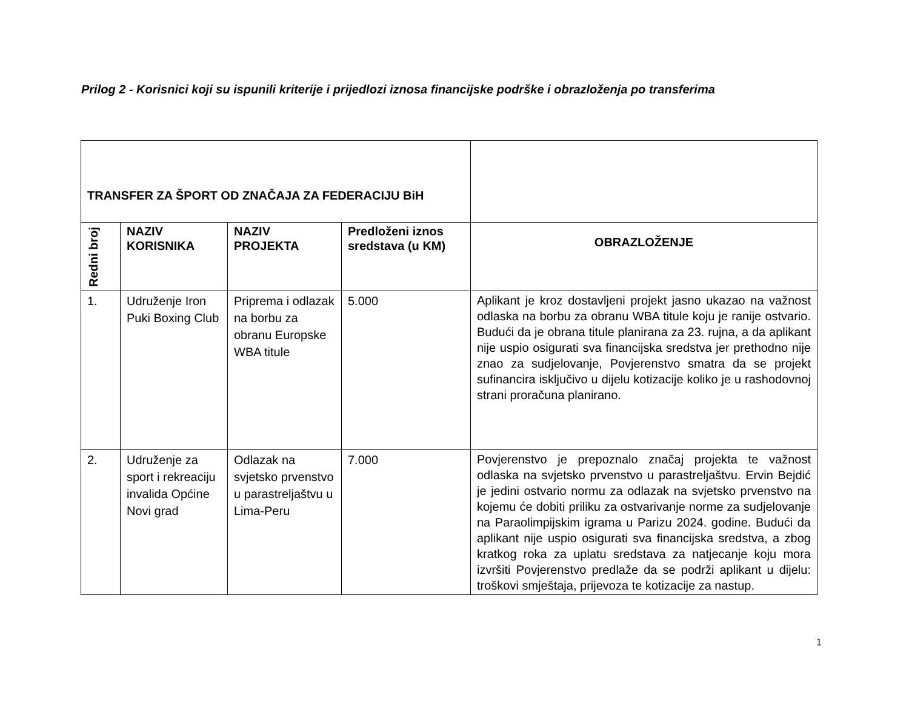Prilog 2 - Korisnici koji su ispunili kriterije i prijedlozi iznosa financijske podrške i obrazloženja po transferima
| TRANSFER ZA ŠPORT OD ZNAČAJA ZA FEDERACIJU BiH | | | | |
| Redni broj | NAZIV KORISNIKA | NAZIV PROJEKTA | Predloženi iznos sredstava (u KM) | OBRAZLOŽENJE |
| 1. | Udruženje Iron Puki Boxing Club | Priprema i odlazak na borbu za obranu Europske WBA titule | 5.000 | Aplikant je kroz dostavljeni projekt jasno ukazao na važnost odlaska na borbu za obranu WBA titule koju je ranije ostvario. Budući da je obrana titule planirana za 23. rujna, a da aplikant nije uspio osigurati sva financijska sredstva jer prethodno nije znao za sudjelovanje, Povjerenstvo smatra da se projekt sufinancira isključivo u dijelu kotizacije koliko je u rashodovnoj strani proračuna planirano. |
| 2. | Udruženje za sport i rekreaciju invalida Općine Novi grad | Odlazak na svjetsko prvenstvo u parastreljaštvu u Lima-Peru | 7.000 | Povjerenstvo je prepoznalo značaj projekta te važnost odlaska na svjetsko prvenstvo u parastreljaštvu. Ervin Bejdić je jedini ostvario normu za odlazak na svjetsko prvenstvo na kojemu će dobiti priliku za ostvarivanje norme za sudjelovanje na Paraolimpijskim igrama u Parizu 2024. godine. Budući da aplikant nije uspio osigurati sva financijska sredstva, a zbog kratkog roka za uplatu sredstava za natjecanje koju mora izvršiti Povjerenstvo predlaže da se podrži aplikant u dijelu: troškovi smještaja, prijevoza te kotizacije za nastup. |
1